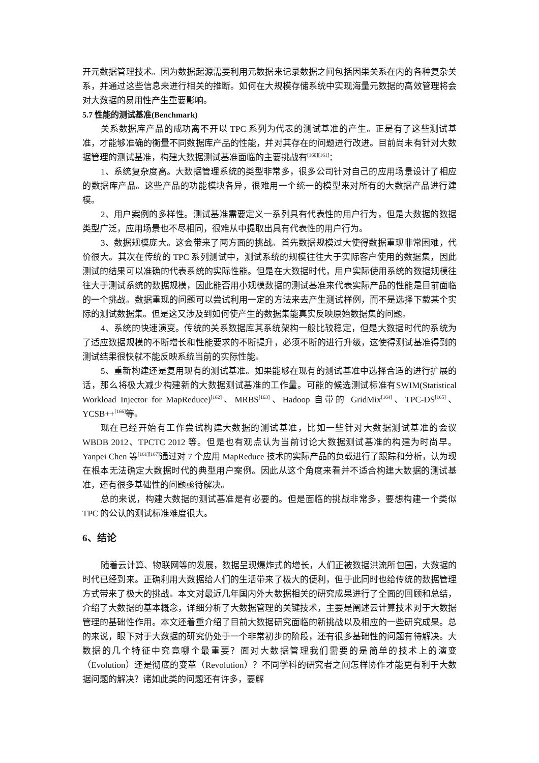开元数据管理技术。因为数据起源需要利用元数据来记录数据之间包括因果关系在内的各种复杂关系，并通过这些信息来进行相关的推断。如何在大规模存储系统中实现海量元数据的高效管理将会对大数据的易用性产生重要影响。
5.7 性能的测试基准(Benchmark)
关系数据库产品的成功离不开以 TPC 系列为代表的测试基准的产生。正是有了这些测试基准，才能够准确的衡量不同数据库产品的性能，并对其存在的问题进行改进。目前尚未有针对大数据管理的测试基准，构建大数据测试基准面临的主要挑战有<sup>[160][161]</sup>：
1、系统复杂度高。大数据管理系统的类型非常多，很多公司针对自己的应用场景设计了相应的数据库产品。这些产品的功能模块各异，很难用一个统一的模型来对所有的大数据产品进行建模。
2、用户案例的多样性。测试基准需要定义一系列具有代表性的用户行为，但是大数据的数据类型广泛，应用场景也不尽相同，很难从中提取出具有代表性的用户行为。
3、数据规模庞大。这会带来了两方面的挑战。首先数据规模过大使得数据重现非常困难，代价很大。其次在传统的 TPC 系列测试中，测试系统的规模往往大于实际客户使用的数据集，因此测试的结果可以准确的代表系统的实际性能。但是在大数据时代，用户实际使用系统的数据规模往往大于测试系统的数据规模，因此能否用小规模数据的测试基准来代表实际产品的性能是目前面临的一个挑战。数据重现的问题可以尝试利用一定的方法来去产生测试样例，而不是选择下载某个实际的测试数据集。但是这又涉及到如何使产生的数据集能真实反映原始数据集的问题。
4、系统的快速演变。传统的关系数据库其系统架构一般比较稳定，但是大数据时代的系统为了适应数据规模的不断增长和性能要求的不断提升，必须不断的进行升级，这使得测试基准得到的测试结果很快就不能反映系统当前的实际性能。
5、重新构建还是复用现有的测试基准。如果能够在现有的测试基准中选择合适的进行扩展的话，那么将极大减少构建新的大数据测试基准的工作量。可能的候选测试标准有SWIM(Statistical Workload Injector for MapReduce)<sup>[162]</sup>、MRBS<sup>[163]</sup>、Hadoop 自带的 GridMix<sup>[164]</sup>、TPC-DS<sup>[165]</sup>、YCSB++<sup>[166]</sup>等。
现在已经开始有工作尝试构建大数据的测试基准，比如一些针对大数据测试基准的会议 WBDB 2012、TPCTC 2012 等。但是也有观点认为当前讨论大数据测试基准的构建为时尚早。Yanpei Chen 等<sup>[161][167]</sup>通过对 7 个应用 MapReduce 技术的实际产品的负载进行了跟踪和分析，认为现在根本无法确定大数据时代的典型用户案例。因此从这个角度来看并不适合构建大数据的测试基准，还有很多基础性的问题亟待解决。
总的来说，构建大数据的测试基准是有必要的。但是面临的挑战非常多，要想构建一个类似 TPC 的公认的测试标准难度很大。
6、结论
随着云计算、物联网等的发展，数据呈现爆炸式的增长，人们正被数据洪流所包围，大数据的时代已经到来。正确利用大数据给人们的生活带来了极大的便利，但于此同时也给传统的数据管理方式带来了极大的挑战。本文对最近几年国内外大数据相关的研究成果进行了全面的回顾和总结，介绍了大数据的基本概念，详细分析了大数据管理的关键技术，主要是阐述云计算技术对于大数据管理的基础性作用。本文还着重介绍了目前大数据研究面临的新挑战以及相应的一些研究成果。总的来说，眼下对于大数据的研究仍处于一个非常初步的阶段，还有很多基础性的问题有待解决。大数据的几个特征中究竟哪个最重要？面对大数据管理我们需要的是简单的技术上的演变（Evolution）还是彻底的变革（Revolution）？不同学科的研究者之间怎样协作才能更有利于大数据问题的解决？诸如此类的问题还有许多，要解